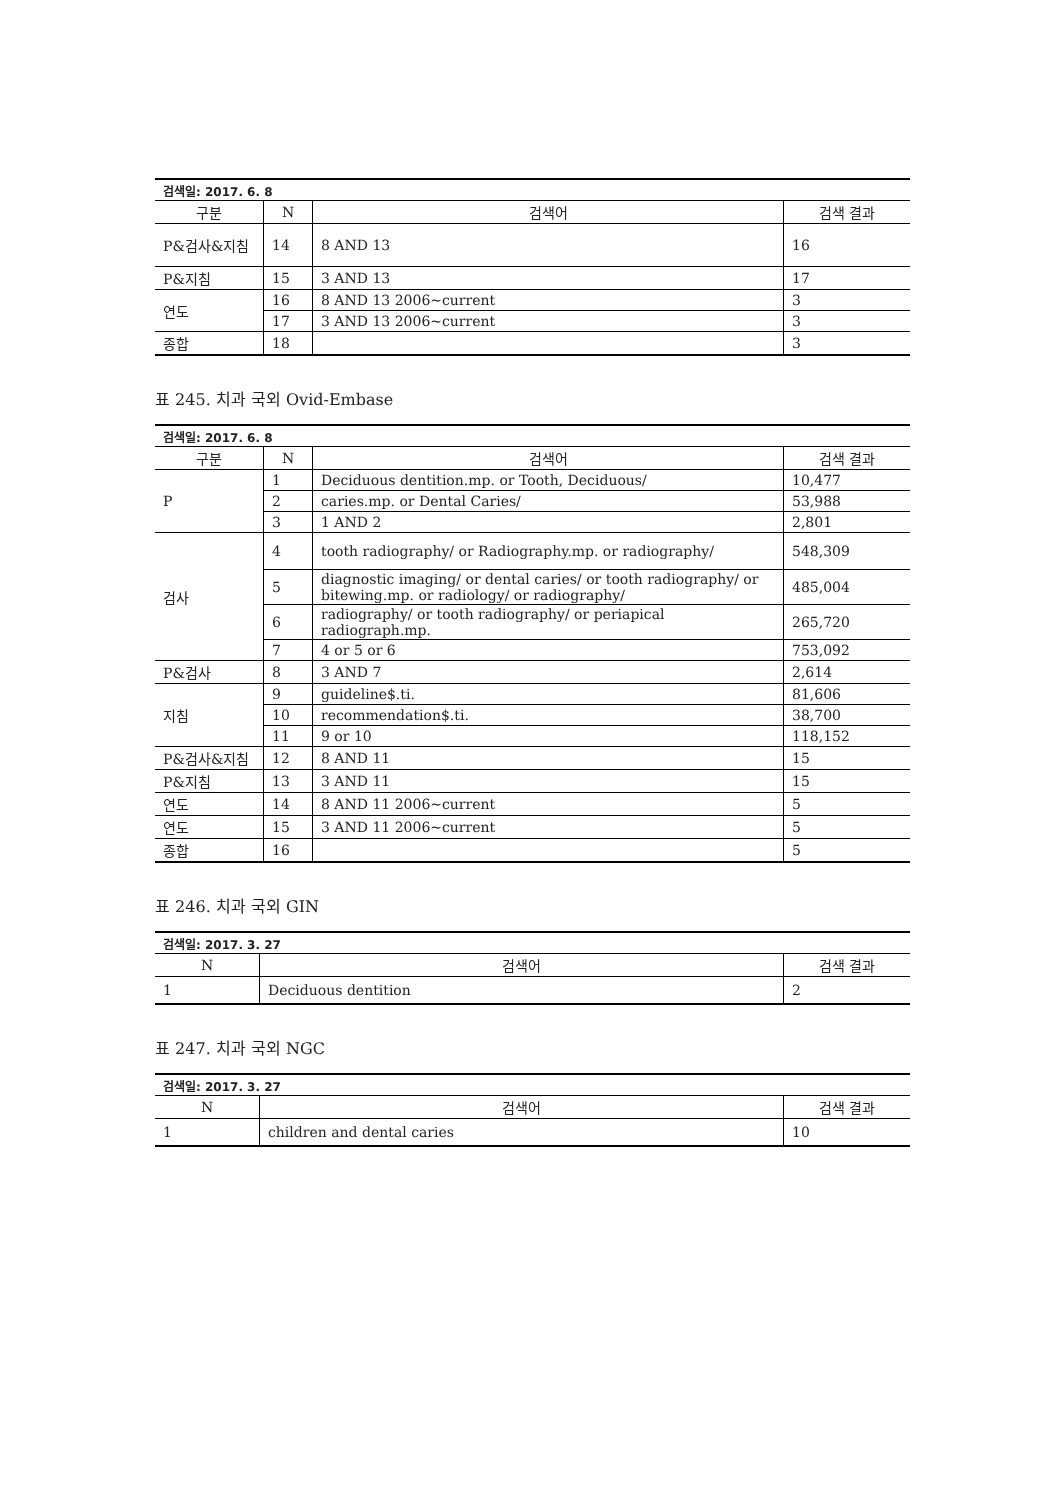| 검색일: 2017. 6. 8 | | | |
| 구분 | N | 검색어 | 검색 결과 |
| P&검사&지침 | 14 | 8 AND 13 | 16 |
| P&지침 | 15 | 3 AND 13 | 17 |
| 연도 | 16 | 8 AND 13 2006~current | 3 |
| | 17 | 3 AND 13 2006~current | 3 |
| 종합 | 18 | | 3 |
표 245. 치과 국외 Ovid-Embase
| 검색일: 2017. 6. 8 | | | |
| 구분 | N | 검색어 | 검색 결과 |
| P | 1 | Deciduous dentition.mp. or Tooth, Deciduous/ | 10,477 |
| | 2 | caries.mp. or Dental Caries/ | 53,988 |
| | 3 | 1 AND 2 | 2,801 |
| 검사 | 4 | tooth radiography/ or Radiography.mp. or radiography/ | 548,309 |
| | 5 | diagnostic imaging/ or dental caries/ or tooth radiography/ or bitewing.mp. or radiology/ or radiography/ | 485,004 |
| | 6 | radiography/ or tooth radiography/ or periapical radiograph.mp. | 265,720 |
| | 7 | 4 or 5 or 6 | 753,092 |
| P&검사 | 8 | 3 AND 7 | 2,614 |
| 지침 | 9 | guideline$.ti. | 81,606 |
| | 10 | recommendation$.ti. | 38,700 |
| | 11 | 9 or 10 | 118,152 |
| P&검사&지침 | 12 | 8 AND 11 | 15 |
| P&지침 | 13 | 3 AND 11 | 15 |
| 연도 | 14 | 8 AND 11 2006~current | 5 |
| 연도 | 15 | 3 AND 11 2006~current | 5 |
| 종합 | 16 | | 5 |
표 246. 치과 국외 GIN
| 검색일: 2017. 3. 27 | | |
| N | 검색어 | 검색 결과 |
| 1 | Deciduous dentition | 2 |
표 247. 치과 국외 NGC
| 검색일: 2017. 3. 27 | | |
| N | 검색어 | 검색 결과 |
| 1 | children and dental caries | 10 |